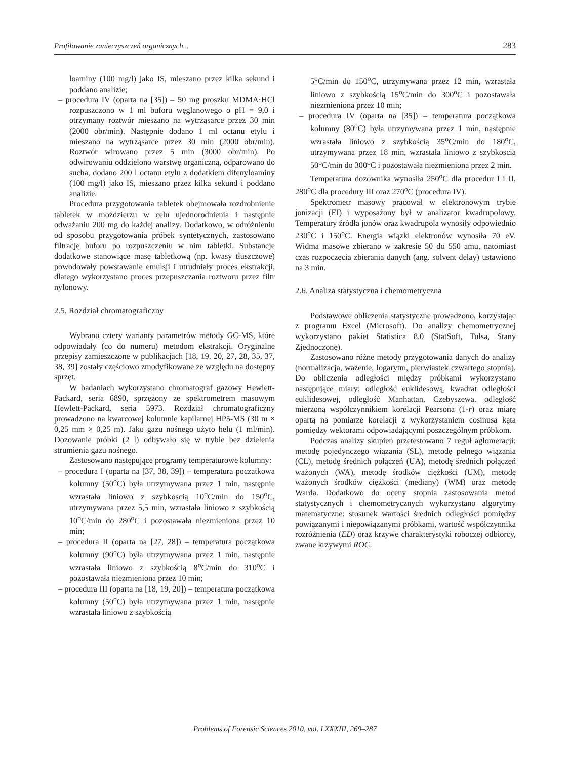Profilowanie zanieczyszczeń organicznych... 283
loaminy (100 mg/l) jako IS, mieszano przez kilka sekund i poddano analizie;
– procedura IV (oparta na [35]) – 50 mg proszku MDMA·HCl rozpuszczono w 1 ml buforu węglanowego o pH = 9,0 i otrzymany roztwór mieszano na wytrząsarce przez 30 min (2000 obr/min). Następnie dodano 1 ml octanu etylu i mieszano na wytrząsarce przez 30 min (2000 obr/min). Roztwór wirowano przez 5 min (3000 obr/min). Po odwirowaniu oddzielono warstwę organiczną, odparowano do sucha, dodano 200 l octanu etylu z dodatkiem difenyloaminy (100 mg/l) jako IS, mieszano przez kilka sekund i poddano analizie.
Procedura przygotowania tabletek obejmowała rozdrobnienie tabletek w moździerzu w celu ujednorodnienia i następnie odważaniu 200 mg do każdej analizy. Dodatkowo, w odróżnieniu od sposobu przygotowania próbek syntetycznych, zastosowano filtrację buforu po rozpuszczeniu w nim tabletki. Substancje dodatkowe stanowiące masę tabletkową (np. kwasy tłuszczowe) powodowały powstawanie emulsji i utrudniały proces ekstrakcji, dlatego wykorzystano proces przepuszczania roztworu przez filtr nylonowy.
2.5. Rozdział chromatograficzny
Wybrano cztery warianty parametrów metody GC-MS, które odpowiadały (co do numeru) metodom ekstrakcji. Oryginalne przepisy zamieszczone w publikacjach [18, 19, 20, 27, 28, 35, 37, 38, 39] zostały częściowo zmodyfikowane ze względu na dostępny sprzęt.
W badaniach wykorzystano chromatograf gazowy Hewlett-Packard, seria 6890, sprzężony ze spektrometrem masowym Hewlett-Packard, seria 5973. Rozdział chromatograficzny prowadzono na kwarcowej kolumnie kapilarnej HP5-MS (30 m × 0,25 mm × 0,25 m). Jako gazu nośnego użyto helu (1 ml/min). Dozowanie próbki (2 l) odbywało się w trybie bez dzielenia strumienia gazu nośnego.
Zastosowano następujące programy temperaturowe kolumny:
– procedura I (oparta na [37, 38, 39]) – temperatura poczatkowa kolumny (50<sup>o</sup>C) była utrzymywana przez 1 min, następnie wzrastała liniowo z szybkoscią 10<sup>o</sup>C/min do 150<sup>o</sup>C, utrzymywana przez 5,5 min, wzrastała liniowo z szybkością 10<sup>o</sup>C/min do 280<sup>o</sup>C i pozostawała niezmieniona przez 10 min;
– procedura II (oparta na [27, 28]) – temperatura początkowa kolumny (90<sup>o</sup>C) była utrzymywana przez 1 min, następnie wzrastała liniowo z szybkością 8<sup>o</sup>C/min do 310<sup>o</sup>C i pozostawała niezmieniona przez 10 min;
– procedura III (oparta na [18, 19, 20]) – temperatura początkowa kolumny (50<sup>o</sup>C) była utrzymywana przez 1 min, następnie wzrastała liniowo z szybkością
5<sup>o</sup>C/min do 150<sup>o</sup>C, utrzymywana przez 12 min, wzrastała liniowo z szybkością 15<sup>o</sup>C/min do 300<sup>o</sup>C i pozostawała niezmieniona przez 10 min;
– procedura IV (oparta na [35]) – temperatura początkowa kolumny (80<sup>o</sup>C) była utrzymywana przez 1 min, następnie wzrastała liniowo z szybkością 35<sup>o</sup>C/min do 180<sup>o</sup>C, utrzymywana przez 18 min, wzrastała liniowo z szybkoscia 50<sup>o</sup>C/min do 300<sup>o</sup>C i pozostawała niezmieniona przez 2 min.
Temperatura dozownika wynosiła 250<sup>o</sup>C dla procedur I i II, 280<sup>o</sup>C dla procedury III oraz 270<sup>o</sup>C (procedura IV).
Spektrometr masowy pracował w elektronowym trybie jonizacji (EI) i wyposażony był w analizator kwadrupolowy. Temperatury źródła jonów oraz kwadrupola wynosiły odpowiednio 230<sup>o</sup>C i 150<sup>o</sup>C. Energia wiązki elektronów wynosiła 70 eV. Widma masowe zbierano w zakresie 50 do 550 amu, natomiast czas rozpoczęcia zbierania danych (ang. solvent delay) ustawiono na 3 min.
2.6. Analiza statystyczna i chemometryczna
Podstawowe obliczenia statystyczne prowadzono, korzystając z programu Excel (Microsoft). Do analizy chemometrycznej wykorzystano pakiet Statistica 8.0 (StatSoft, Tulsa, Stany Zjednoczone).
Zastosowano różne metody przygotowania danych do analizy (normalizacja, ważenie, logarytm, pierwiastek czwartego stopnia). Do obliczenia odległości między próbkami wykorzystano następujące miary: odległość euklidesową, kwadrat odległości euklidesowej, odległość Manhattan, Czebyszewa, odległość mierzoną współczynnikiem korelacji Pearsona (1-r) oraz miarę opartą na pomiarze korelacji z wykorzystaniem cosinusa kąta pomiędzy wektorami odpowiadającymi poszczególnym próbkom.
Podczas analizy skupień przetestowano 7 reguł aglomeracji: metodę pojedynczego wiązania (SL), metodę pełnego wiązania (CL), metodę średnich połączeń (UA), metodę średnich połączeń ważonych (WA), metodę środków ciężkości (UM), metodę ważonych środków ciężkości (mediany) (WM) oraz metodę Warda. Dodatkowo do oceny stopnia zastosowania metod statystycznych i chemometrycznych wykorzystano algorytmy matematyczne: stosunek wartości średnich odległości pomiędzy powiązanymi i niepowiązanymi próbkami, wartość współczynnika rozróżnienia (ED) oraz krzywe charakterystyki roboczej odbiorcy, zwane krzywymi ROC.
Problems of Forensic Sciences 2010, vol. LXXXIII, 269–287